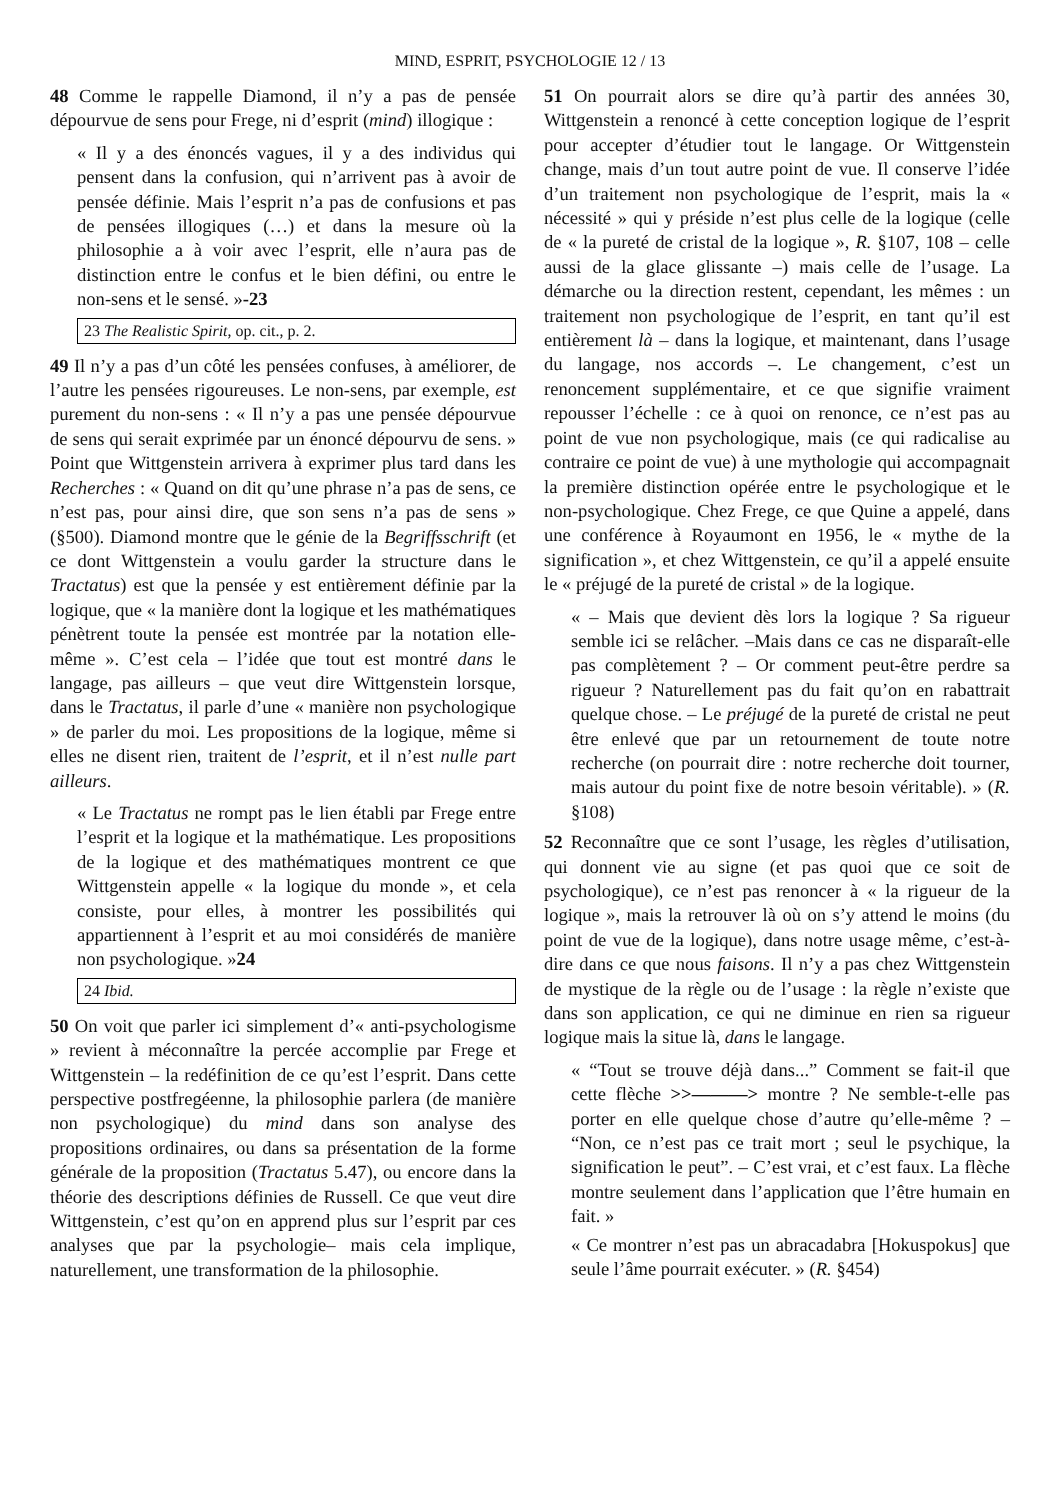MIND, ESPRIT, PSYCHOLOGIE 12 / 13
48 Comme le rappelle Diamond, il n’y a pas de pensée dépourvue de sens pour Frege, ni d’esprit (mind) illogique :
« Il y a des énoncés vagues, il y a des individus qui pensent dans la confusion, qui n’arrivent pas à avoir de pensée définie. Mais l’esprit n’a pas de confusions et pas de pensées illogiques (…) et dans la mesure où la philosophie a à voir avec l’esprit, elle n’aura pas de distinction entre le confus et le bien défini, ou entre le non-sens et le sensé. »-23
23 The Realistic Spirit, op. cit., p. 2.
49 Il n’y a pas d’un côté les pensées confuses, à améliorer, de l’autre les pensées rigoureuses. Le non-sens, par exemple, est purement du non-sens : « Il n’y a pas une pensée dépourvue de sens qui serait exprimée par un énoncé dépourvu de sens. » Point que Wittgenstein arrivera à exprimer plus tard dans les Recherches : « Quand on dit qu’une phrase n’a pas de sens, ce n’est pas, pour ainsi dire, que son sens n’a pas de sens » (§500). Diamond montre que le génie de la Begriffsschrift (et ce dont Wittgenstein a voulu garder la structure dans le Tractatus) est que la pensée y est entièrement définie par la logique, que « la manière dont la logique et les mathématiques pénètrent toute la pensée est montrée par la notation elle-même ». C’est cela – l’idée que tout est montré dans le langage, pas ailleurs – que veut dire Wittgenstein lorsque, dans le Tractatus, il parle d’une « manière non psychologique » de parler du moi. Les propositions de la logique, même si elles ne disent rien, traitent de l’esprit, et il n’est nulle part ailleurs.
« Le Tractatus ne rompt pas le lien établi par Frege entre l’esprit et la logique et la mathématique. Les propositions de la logique et des mathématiques montrent ce que Wittgenstein appelle « la logique du monde », et cela consiste, pour elles, à montrer les possibilités qui appartiennent à l’esprit et au moi considérés de manière non psychologique. »24
24 Ibid.
50 On voit que parler ici simplement d’« anti-psychologisme » revient à méconnaître la percée accomplie par Frege et Wittgenstein – la redéfinition de ce qu’est l’esprit. Dans cette perspective postfregéenne, la philosophie parlera (de manière non psychologique) du mind dans son analyse des propositions ordinaires, ou dans sa présentation de la forme générale de la proposition (Tractatus 5.47), ou encore dans la théorie des descriptions définies de Russell. Ce que veut dire Wittgenstein, c’est qu’on en apprend plus sur l’esprit par ces analyses que par la psychologie– mais cela implique, naturellement, une transformation de la philosophie.
51 On pourrait alors se dire qu’à partir des années 30, Wittgenstein a renoncé à cette conception logique de l’esprit pour accepter d’étudier tout le langage. Or Wittgenstein change, mais d’un tout autre point de vue. Il conserve l’idée d’un traitement non psychologique de l’esprit, mais la « nécessité » qui y préside n’est plus celle de la logique (celle de « la pureté de cristal de la logique », R. §107, 108 – celle aussi de la glace glissante –) mais celle de l’usage. La démarche ou la direction restent, cependant, les mêmes : un traitement non psychologique de l’esprit, en tant qu’il est entièrement là – dans la logique, et maintenant, dans l’usage du langage, nos accords –. Le changement, c’est un renoncement supplémentaire, et ce que signifie vraiment repousser l’échelle : ce à quoi on renonce, ce n’est pas au point de vue non psychologique, mais (ce qui radicalise au contraire ce point de vue) à une mythologie qui accompagnait la première distinction opérée entre le psychologique et le non-psychologique. Chez Frege, ce que Quine a appelé, dans une conférence à Royaumont en 1956, le « mythe de la signification », et chez Wittgenstein, ce qu’il a appelé ensuite le « préjugé de la pureté de cristal » de la logique.
« – Mais que devient dès lors la logique ? Sa rigueur semble ici se relâcher. –Mais dans ce cas ne disparaît-elle pas complètement ? – Or comment peut-être perdre sa rigueur ? Naturellement pas du fait qu’on en rabattrait quelque chose. – Le préjugé de la pureté de cristal ne peut être enlevé que par un retournement de toute notre recherche (on pourrait dire : notre recherche doit tourner, mais autour du point fixe de notre besoin véritable). » (R. §108)
52 Reconnaître que ce sont l’usage, les règles d’utilisation, qui donnent vie au signe (et pas quoi que ce soit de psychologique), ce n’est pas renoncer à « la rigueur de la logique », mais la retrouver là où on s’y attend le moins (du point de vue de la logique), dans notre usage même, c’est-à-dire dans ce que nous faisons. Il n’y a pas chez Wittgenstein de mystique de la règle ou de l’usage : la règle n’existe que dans son application, ce qui ne diminue en rien sa rigueur logique mais la situe là, dans le langage.
« “Tout se trouve déjà dans...” Comment se fait-il que cette flèche >>———> montre ? Ne semble-t-elle pas porter en elle quelque chose d’autre qu’elle-même ? – “Non, ce n’est pas ce trait mort ; seul le psychique, la signification le peut”. – C’est vrai, et c’est faux. La flèche montre seulement dans l’application que l’être humain en fait. »
« Ce montrer n’est pas un abracadabra [Hokuspokus] que seule l’âme pourrait exécuter. » (R. §454)